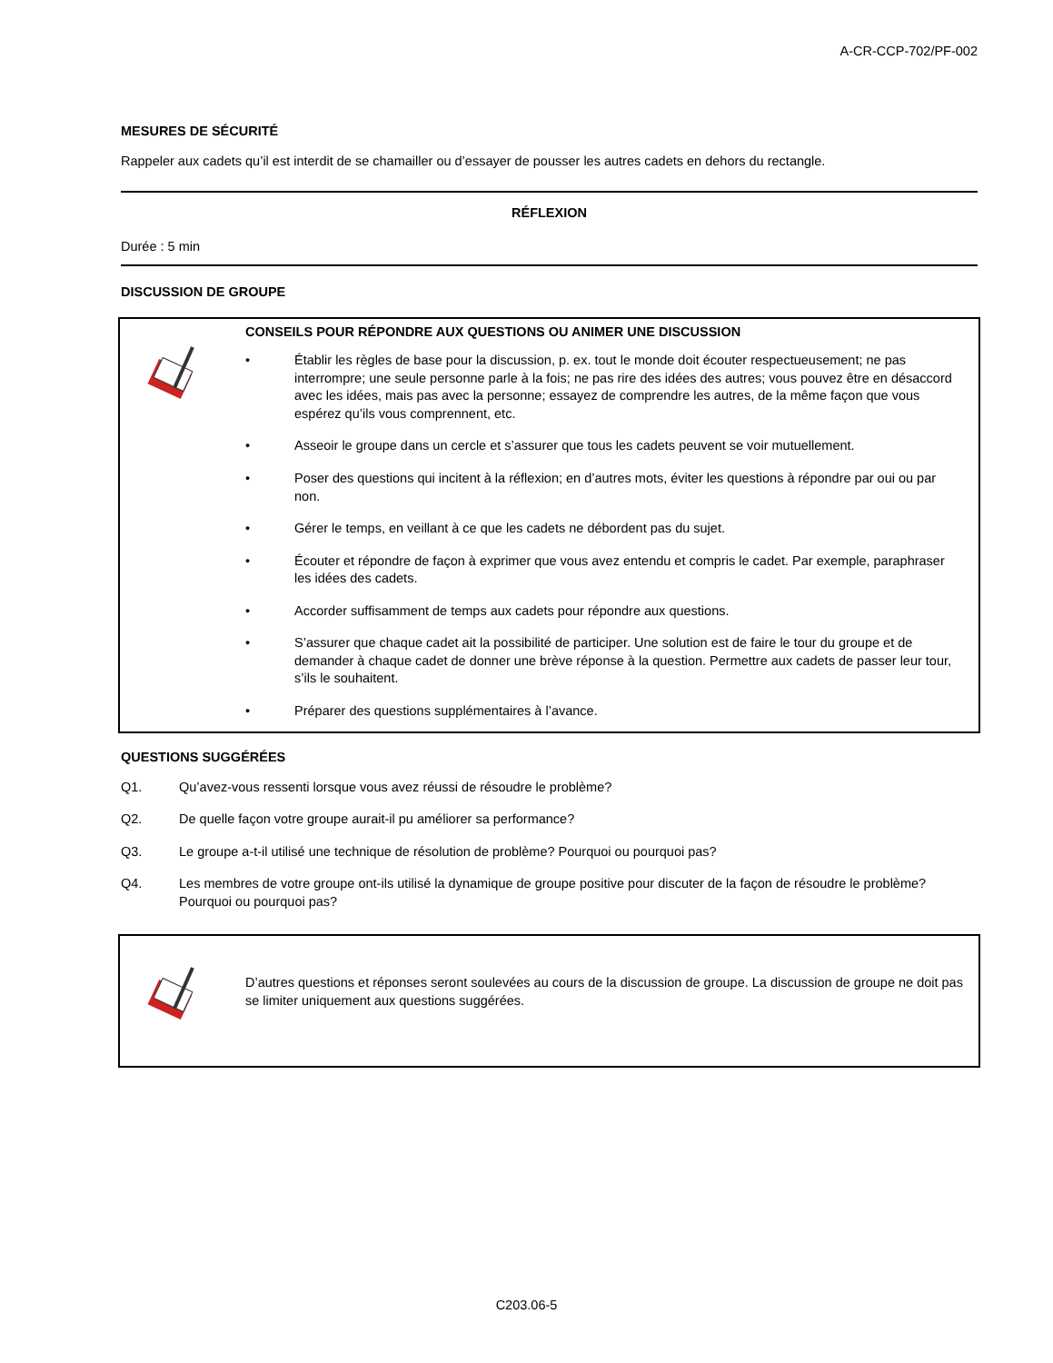A-CR-CCP-702/PF-002
MESURES DE SÉCURITÉ
Rappeler aux cadets qu’il est interdit de se chamailler ou d’essayer de pousser les autres cadets en dehors du rectangle.
RÉFLEXION
Durée : 5 min
DISCUSSION DE GROUPE
CONSEILS POUR RÉPONDRE AUX QUESTIONS OU ANIMER UNE DISCUSSION
• Établir les règles de base pour la discussion, p. ex. tout le monde doit écouter respectueusement; ne pas interrompre; une seule personne parle à la fois; ne pas rire des idées des autres; vous pouvez être en désaccord avec les idées, mais pas avec la personne; essayez de comprendre les autres, de la même façon que vous espérez qu’ils vous comprennent, etc.
• Asseoir le groupe dans un cercle et s’assurer que tous les cadets peuvent se voir mutuellement.
• Poser des questions qui incitent à la réflexion; en d’autres mots, éviter les questions à répondre par oui ou par non.
• Gérer le temps, en veillant à ce que les cadets ne débordent pas du sujet.
• Écouter et répondre de façon à exprimer que vous avez entendu et compris le cadet. Par exemple, paraphraser les idées des cadets.
• Accorder suffisamment de temps aux cadets pour répondre aux questions.
• S’assurer que chaque cadet ait la possibilité de participer. Une solution est de faire le tour du groupe et de demander à chaque cadet de donner une brève réponse à la question. Permettre aux cadets de passer leur tour, s’ils le souhaitent.
• Préparer des questions supplémentaires à l’avance.
QUESTIONS SUGGÉRÉES
Q1. Qu’avez-vous ressenti lorsque vous avez réussi de résoudre le problème?
Q2. De quelle façon votre groupe aurait-il pu améliorer sa performance?
Q3. Le groupe a-t-il utilisé une technique de résolution de problème? Pourquoi ou pourquoi pas?
Q4. Les membres de votre groupe ont-ils utilisé la dynamique de groupe positive pour discuter de la façon de résoudre le problème? Pourquoi ou pourquoi pas?
D’autres questions et réponses seront soulevées au cours de la discussion de groupe. La discussion de groupe ne doit pas se limiter uniquement aux questions suggérées.
C203.06-5